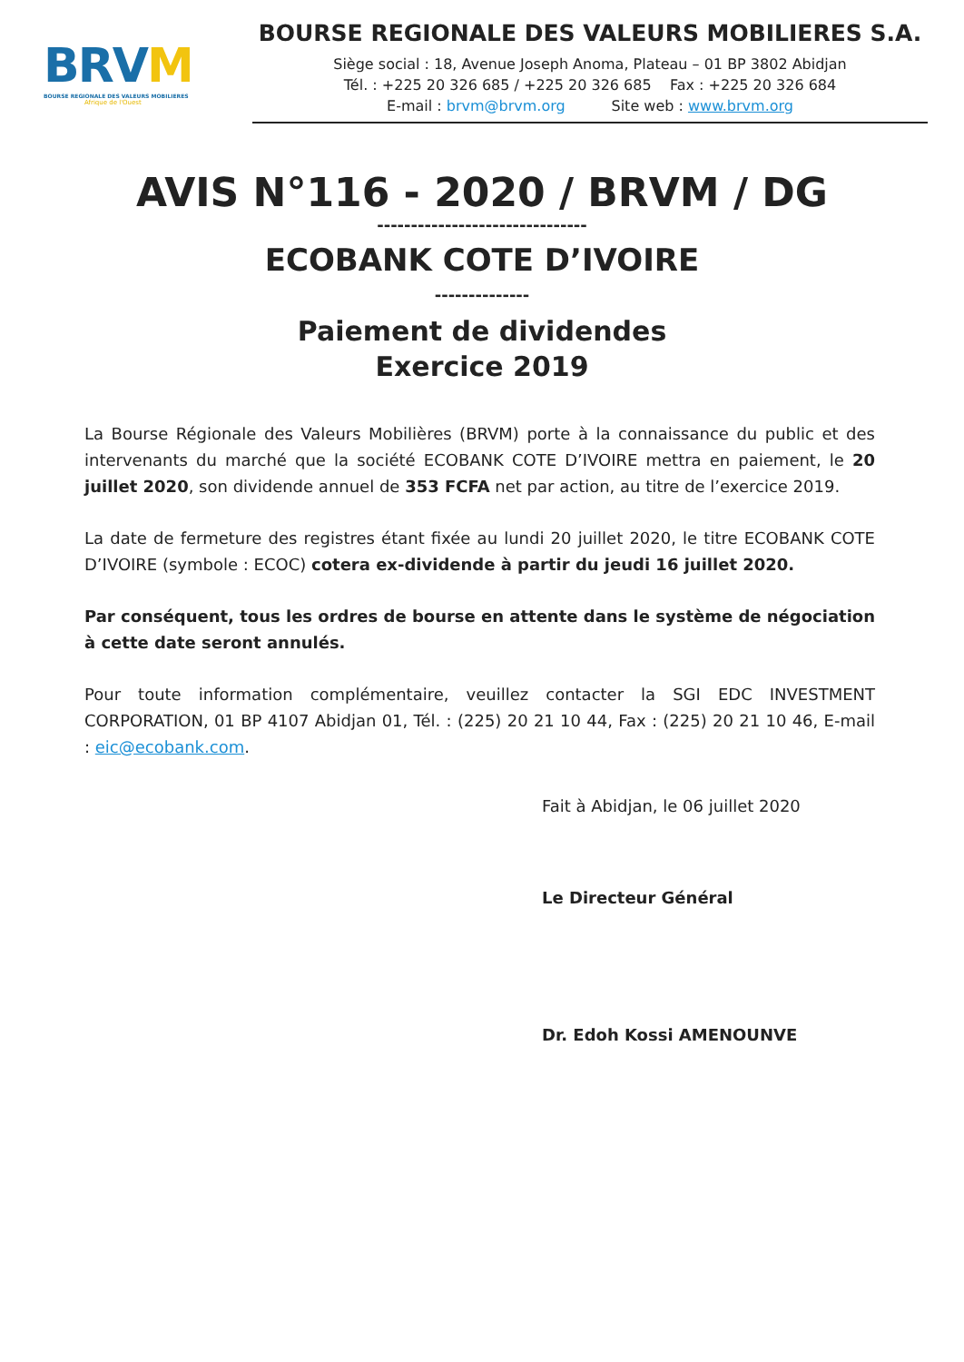BRVM
BOURSE REGIONALE DES VALEURS MOBILIERES
Afrique de l'Ouest
BOURSE REGIONALE DES VALEURS MOBILIERES S.A.
Siège social : 18, Avenue Joseph Anoma, Plateau – 01 BP 3802 Abidjan
Tél. : +225 20 326 685 / +225 20 326 685 Fax : +225 20 326 684
E-mail : brvm@brvm.org Site web : www.brvm.org
AVIS N°116 - 2020 / BRVM / DG
-------------------------------
ECOBANK COTE D’IVOIRE
--------------
Paiement de dividendes
Exercice 2019
La Bourse Régionale des Valeurs Mobilières (BRVM) porte à la connaissance du public et des intervenants du marché que la société ECOBANK COTE D’IVOIRE mettra en paiement, le 20 juillet 2020, son dividende annuel de 353 FCFA net par action, au titre de l’exercice 2019.
La date de fermeture des registres étant fixée au lundi 20 juillet 2020, le titre ECOBANK COTE D’IVOIRE (symbole : ECOC) cotera ex-dividende à partir du jeudi 16 juillet 2020.
Par conséquent, tous les ordres de bourse en attente dans le système de négociation à cette date seront annulés.
Pour toute information complémentaire, veuillez contacter la SGI EDC INVESTMENT CORPORATION, 01 BP 4107 Abidjan 01, Tél. : (225) 20 21 10 44, Fax : (225) 20 21 10 46, E-mail : eic@ecobank.com.
Fait à Abidjan, le 06 juillet 2020
Le Directeur Général
Dr. Edoh Kossi AMENOUNVE